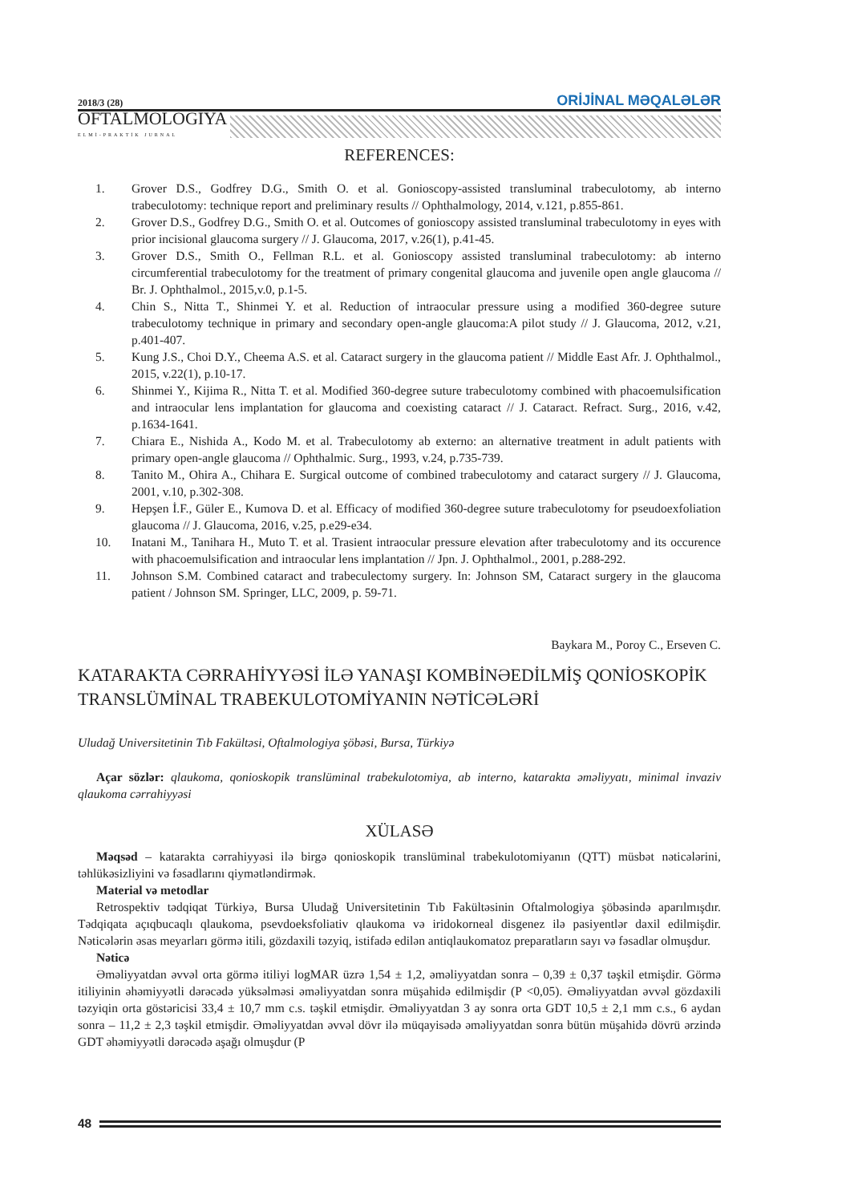2018/3 (28) ORİJİNAL MƏQALƏLƏR
OFTALMOLOGİYA
ELMİ-PRAKTİK JURNAL
REFERENCES:
1. Grover D.S., Godfrey D.G., Smith O. et al. Gonioscopy-assisted transluminal trabeculotomy, ab interno trabeculotomy: technique report and preliminary results // Ophthalmology, 2014, v.121, p.855-861.
2. Grover D.S., Godfrey D.G., Smith O. et al. Outcomes of gonioscopy assisted transluminal trabeculotomy in eyes with prior incisional glaucoma surgery // J. Glaucoma, 2017, v.26(1), p.41-45.
3. Grover D.S., Smith O., Fellman R.L. et al. Gonioscopy assisted transluminal trabeculotomy: ab interno circumferential trabeculotomy for the treatment of primary congenital glaucoma and juvenile open angle glaucoma // Br. J. Ophthalmol., 2015,v.0, p.1-5.
4. Chin S., Nitta T., Shinmei Y. et al. Reduction of intraocular pressure using a modified 360-degree suture trabeculotomy technique in primary and secondary open-angle glaucoma:A pilot study // J. Glaucoma, 2012, v.21, p.401-407.
5. Kung J.S., Choi D.Y., Cheema A.S. et al. Cataract surgery in the glaucoma patient // Middle East Afr. J. Ophthalmol., 2015, v.22(1), p.10-17.
6. Shinmei Y., Kijima R., Nitta T. et al. Modified 360-degree suture trabeculotomy combined with phacoemulsification and intraocular lens implantation for glaucoma and coexisting cataract // J. Cataract. Refract. Surg., 2016, v.42, p.1634-1641.
7. Chiara E., Nishida A., Kodo M. et al. Trabeculotomy ab externo: an alternative treatment in adult patients with primary open-angle glaucoma // Ophthalmic. Surg., 1993, v.24, p.735-739.
8. Tanito M., Ohira A., Chihara E. Surgical outcome of combined trabeculotomy and cataract surgery // J. Glaucoma, 2001, v.10, p.302-308.
9. Hepşen İ.F., Güler E., Kumova D. et al. Efficacy of modified 360-degree suture trabeculotomy for pseudoexfoliation glaucoma // J. Glaucoma, 2016, v.25, p.e29-e34.
10. Inatani M., Tanihara H., Muto T. et al. Trasient intraocular pressure elevation after trabeculotomy and its occurence with phacoemulsification and intraocular lens implantation // Jpn. J. Ophthalmol., 2001, p.288-292.
11. Johnson S.M. Combined cataract and trabeculectomy surgery. In: Johnson SM, Cataract surgery in the glaucoma patient / Johnson SM. Springer, LLC, 2009, p. 59-71.
Baykara M., Poroy C., Erseven C.
KATARAKTA CƏRRAHİYYƏSİ İLƏ YANAŞI KOMBİNƏEDİLMİŞ QONİOSKOPİK TRANSLÜMİNAL TRABEKULOTOMİYANIN NƏTİCƏLƏRİ
Uludağ Universitetinin Tıb Fakültəsi, Oftalmologiya şöbəsi, Bursa, Türkiyə
Açar sözlər: qlaukoma, qonioskopik translüminal trabekulotomiya, ab interno, katarakta əməliyyatı, minimal invaziv qlaukoma cərrahiyyəsi
XÜLASƏ
Məqsəd – katarakta cərrahiyyəsi ilə birgə qonioskopik translüminal trabekulotomiyanın (QTT) müsbət nəticələrini, təhlükəsizliyini və fəsadlarını qiymətləndirmək.
Material və metodlar
Retrospektiv tədqiqat Türkiyə, Bursa Uludağ Universitetinin Tıb Fakültəsinin Oftalmologiya şöbəsində aparılmışdır. Tədqiqata açıqbucaqlı qlaukoma, psevdoeksfoliativ qlaukoma və iridokorneal disgenez ilə pasiyentlər daxil edilmişdir. Nəticələrin əsas meyarları görmə itili, gözdaxili təzyiq, istifadə edilən antiqlaukomatoz preparatların sayı və fəsadlar olmuşdur.
Nəticə
Əməliyyatdan əvvəl orta görmə itiliyi logMAR üzrə 1,54 ± 1,2, əməliyyatdan sonra – 0,39 ± 0,37 təşkil etmişdir. Görmə itiliyinin əhəmiyyətli dərəcədə yüksəlməsi əməliyyatdan sonra müşahidə edilmişdir (P <0,05). Əməliyyatdan əvvəl gözdaxili təzyiqin orta göstəricisi 33,4 ± 10,7 mm c.s. təşkil etmişdir. Əməliyyatdan 3 ay sonra orta GDT 10,5 ± 2,1 mm c.s., 6 aydan sonra – 11,2 ± 2,3 təşkil etmişdir. Əməliyyatdan əvvəl dövr ilə müqayisədə əməliyyatdan sonra bütün müşahidə dövrü ərzində GDT əhəmiyyətli dərəcədə aşağı olmuşdur (P
48